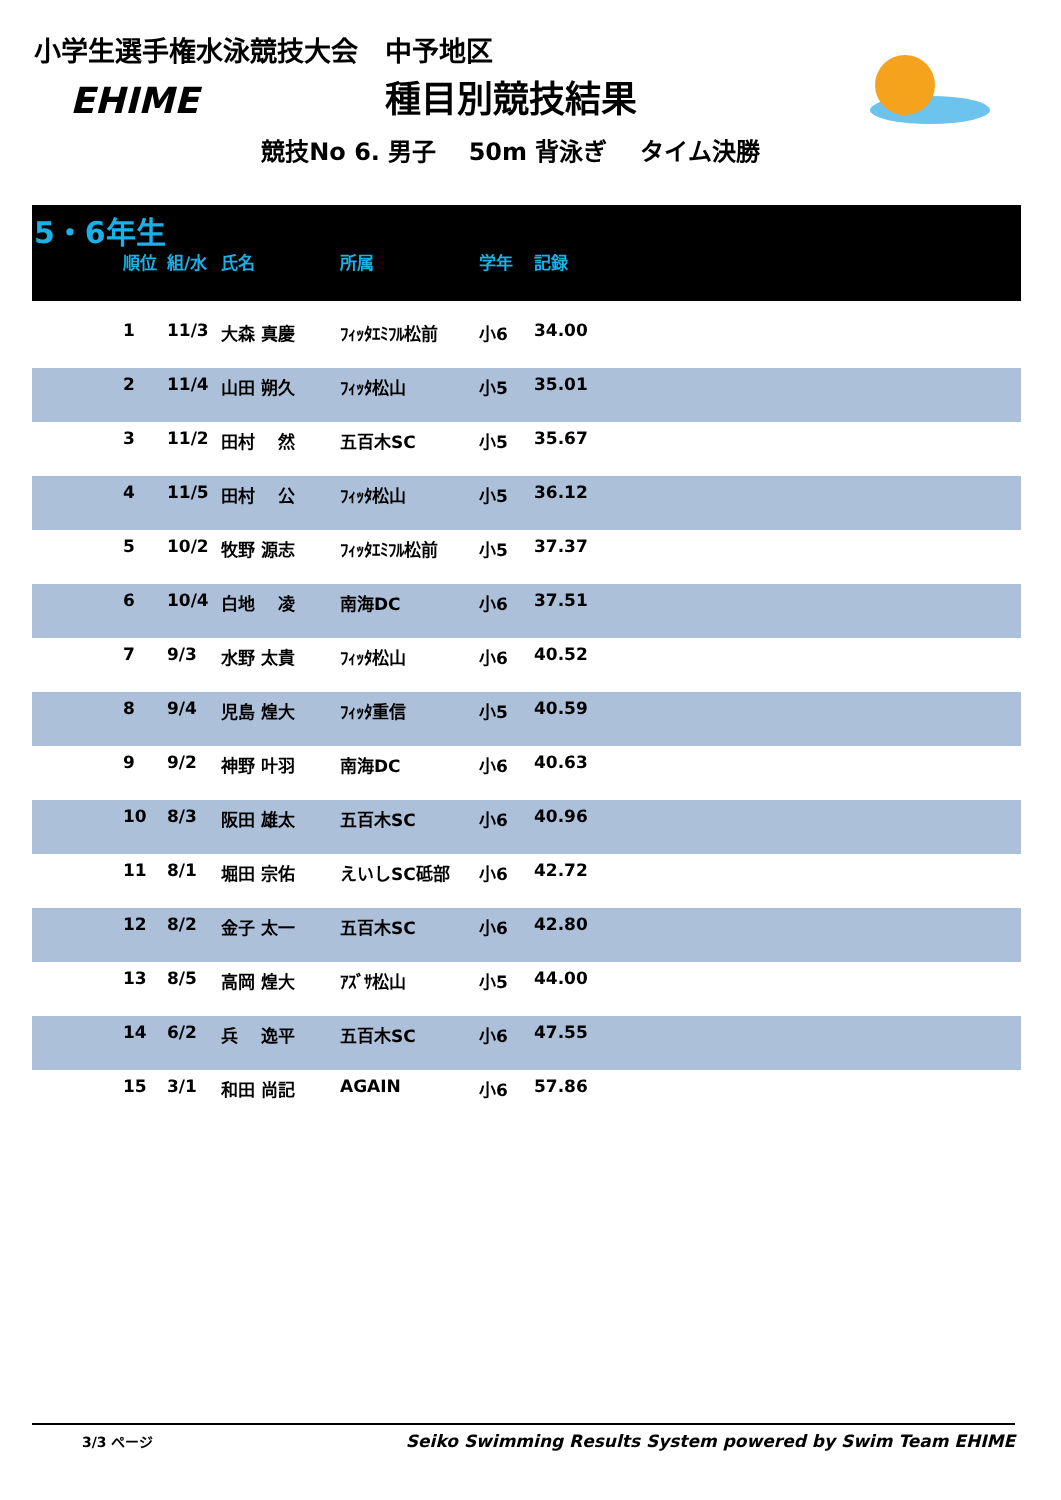小学生選手権水泳競技大会　中予地区
EHIME
種目別競技結果
競技No 6. 男子　 50m 背泳ぎ　 タイム決勝
5・6年生
| | 順位 | 組/水 | 氏名 | 所属 | 学年 | 記録 |
| --- | --- | --- | --- | --- | --- | --- |
| | 1 | 11/3 | 大森 真慶 | ﾌｨｯﾀｴﾐﾌﾙ松前 | 小6 | 34.00 |
| | 2 | 11/4 | 山田 朔久 | ﾌｨｯﾀ松山 | 小5 | 35.01 |
| | 3 | 11/2 | 田村 然 | 五百木SC | 小5 | 35.67 |
| | 4 | 11/5 | 田村 公 | ﾌｨｯﾀ松山 | 小5 | 36.12 |
| | 5 | 10/2 | 牧野 源志 | ﾌｨｯﾀｴﾐﾌﾙ松前 | 小5 | 37.37 |
| | 6 | 10/4 | 白地 凌 | 南海DC | 小6 | 37.51 |
| | 7 | 9/3 | 水野 太貴 | ﾌｨｯﾀ松山 | 小6 | 40.52 |
| | 8 | 9/4 | 児島 煌大 | ﾌｨｯﾀ重信 | 小5 | 40.59 |
| | 9 | 9/2 | 神野 叶羽 | 南海DC | 小6 | 40.63 |
| | 10 | 8/3 | 阪田 雄太 | 五百木SC | 小6 | 40.96 |
| | 11 | 8/1 | 堀田 宗佑 | えいしSC砥部 | 小6 | 42.72 |
| | 12 | 8/2 | 金子 太一 | 五百木SC | 小6 | 42.80 |
| | 13 | 8/5 | 高岡 煌大 | ｱｽﾞｻ松山 | 小5 | 44.00 |
| | 14 | 6/2 | 兵 逸平 | 五百木SC | 小6 | 47.55 |
| | 15 | 3/1 | 和田 尚記 | AGAIN | 小6 | 57.86 |
3/3 ページ Seiko Swimming Results System powered by Swim Team EHIME